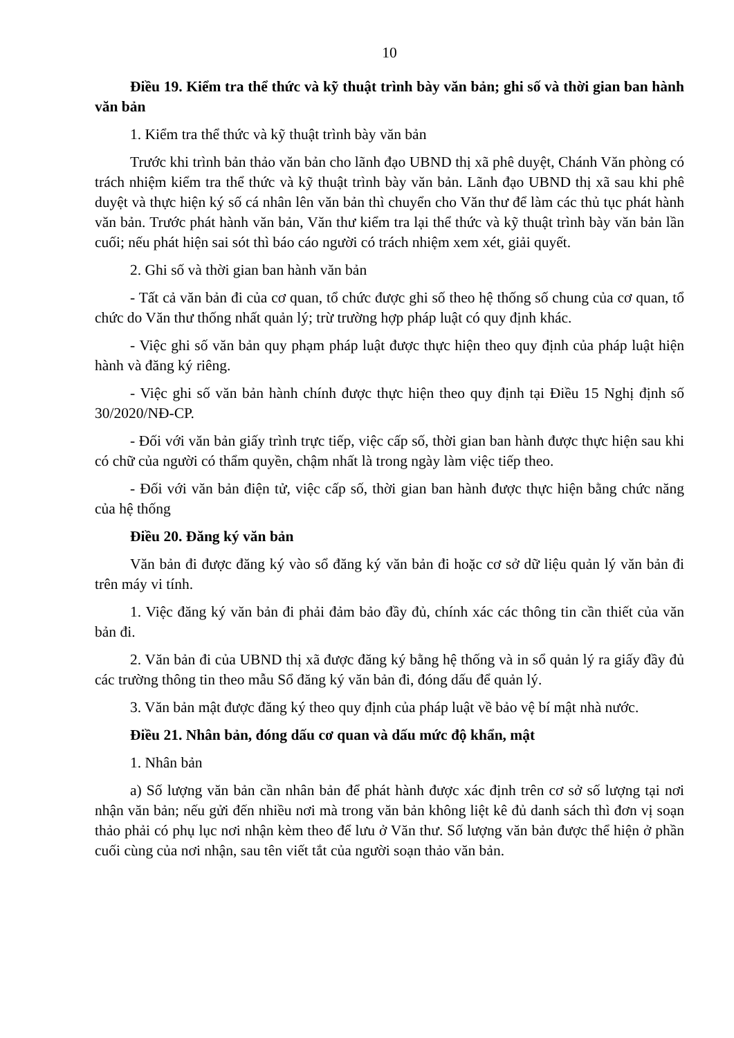10
Điều 19. Kiểm tra thể thức và kỹ thuật trình bày văn bản; ghi số và thời gian ban hành văn bản
1. Kiểm tra thể thức và kỹ thuật trình bày văn bản
Trước khi trình bản thảo văn bản cho lãnh đạo UBND thị xã phê duyệt, Chánh Văn phòng có trách nhiệm kiểm tra thể thức và kỹ thuật trình bày văn bản. Lãnh đạo UBND thị xã sau khi phê duyệt và thực hiện ký số cá nhân lên văn bản thì chuyển cho Văn thư để làm các thủ tục phát hành văn bản. Trước phát hành văn bản, Văn thư kiểm tra lại thể thức và kỹ thuật trình bày văn bản lần cuối; nếu phát hiện sai sót thì báo cáo người có trách nhiệm xem xét, giải quyết.
2. Ghi số và thời gian ban hành văn bản
- Tất cả văn bản đi của cơ quan, tổ chức được ghi số theo hệ thống số chung của cơ quan, tổ chức do Văn thư thống nhất quản lý; trừ trường hợp pháp luật có quy định khác.
- Việc ghi số văn bản quy phạm pháp luật được thực hiện theo quy định của pháp luật hiện hành và đăng ký riêng.
- Việc ghi số văn bản hành chính được thực hiện theo quy định tại Điều 15 Nghị định số 30/2020/NĐ-CP.
- Đối với văn bản giấy trình trực tiếp, việc cấp số, thời gian ban hành được thực hiện sau khi có chữ của người có thẩm quyền, chậm nhất là trong ngày làm việc tiếp theo.
- Đối với văn bản điện tử, việc cấp số, thời gian ban hành được thực hiện bằng chức năng của hệ thống
Điều 20. Đăng ký văn bản
Văn bản đi được đăng ký vào sổ đăng ký văn bản đi hoặc cơ sở dữ liệu quản lý văn bản đi trên máy vi tính.
1. Việc đăng ký văn bản đi phải đảm bảo đầy đủ, chính xác các thông tin cần thiết của văn bản đi.
2. Văn bản đi của UBND thị xã được đăng ký bằng hệ thống và in sổ quản lý ra giấy đầy đủ các trường thông tin theo mẫu Sổ đăng ký văn bản đi, đóng dấu để quản lý.
3. Văn bản mật được đăng ký theo quy định của pháp luật về bảo vệ bí mật nhà nước.
Điều 21. Nhân bản, đóng dấu cơ quan và dấu mức độ khẩn, mật
1. Nhân bản
a) Số lượng văn bản cần nhân bản để phát hành được xác định trên cơ sở số lượng tại nơi nhận văn bản; nếu gửi đến nhiều nơi mà trong văn bản không liệt kê đủ danh sách thì đơn vị soạn thảo phải có phụ lục nơi nhận kèm theo để lưu ở Văn thư. Số lượng văn bản được thể hiện ở phần cuối cùng của nơi nhận, sau tên viết tắt của người soạn thảo văn bản.